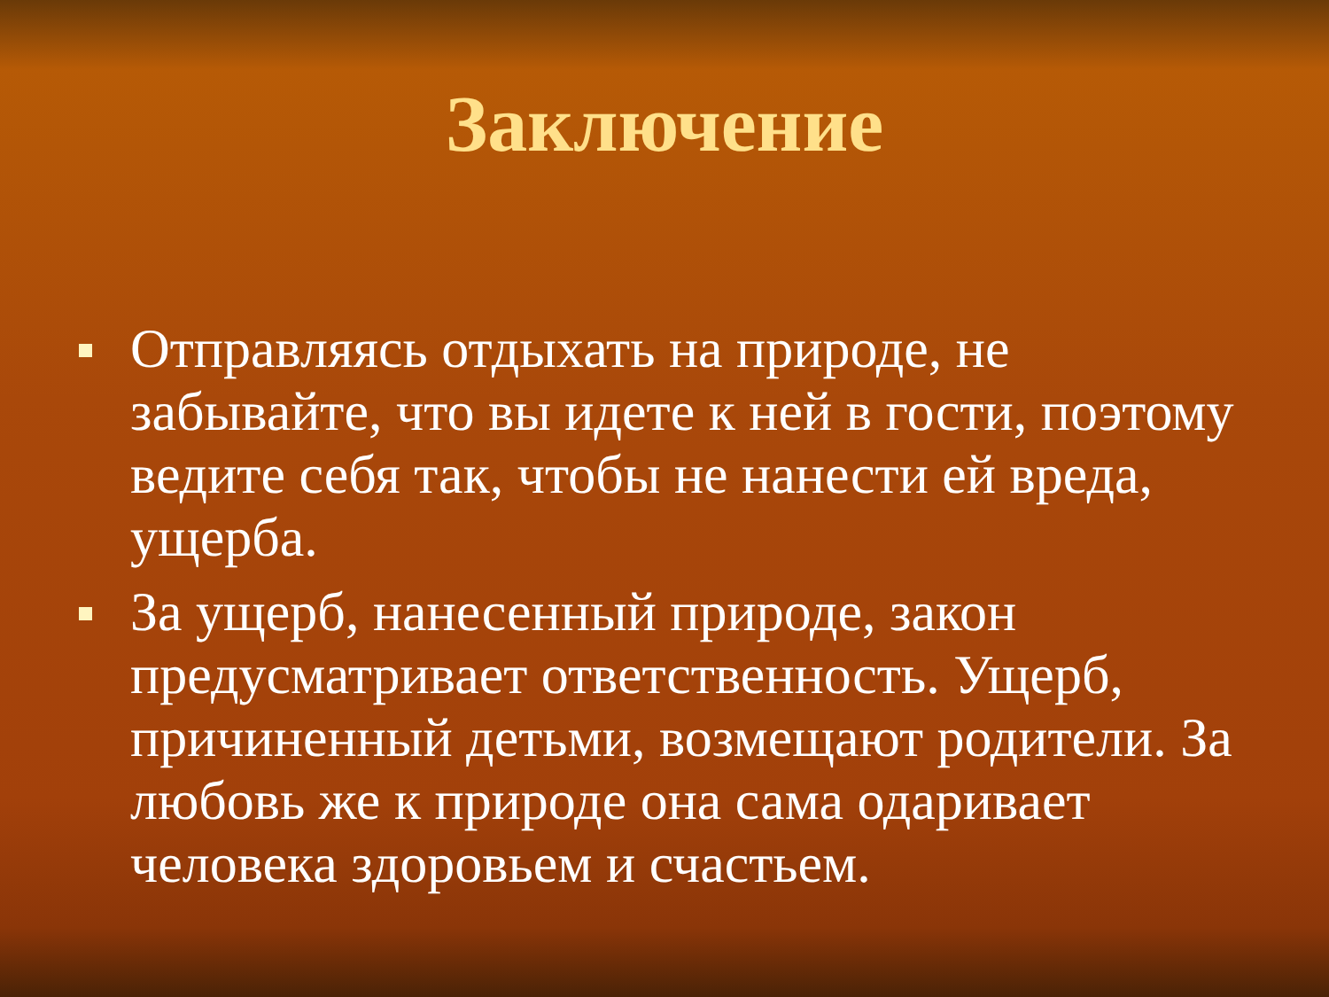Заключение
Отправляясь отдыхать на природе, не забывайте, что вы идете к ней в гости, поэтому ведите себя так, чтобы не нанести ей вреда, ущерба.
За ущерб, нанесенный природе, закон предусматривает ответственность. Ущерб, причиненный детьми, возмещают родители. За любовь же к природе она сама одаривает человека здоровьем и счастьем.